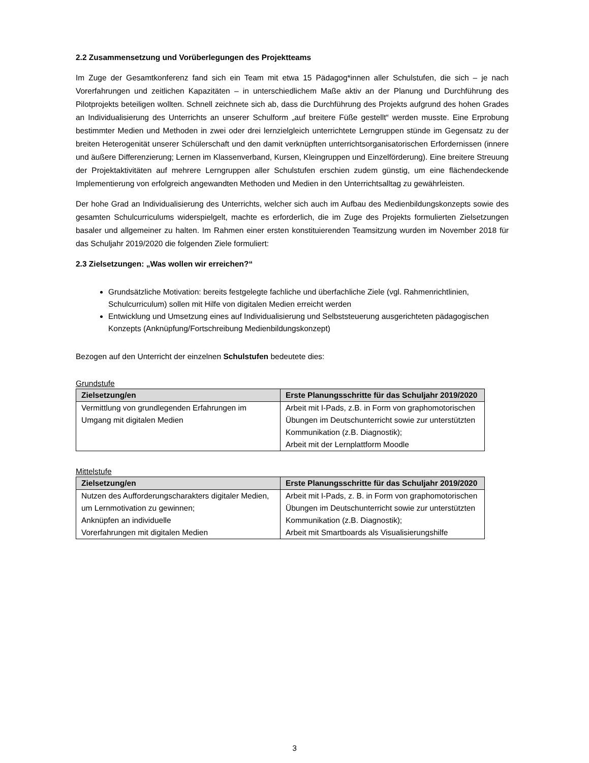2.2 Zusammensetzung und Vorüberlegungen des Projektteams
Im Zuge der Gesamtkonferenz fand sich ein Team mit etwa 15 Pädagog*innen aller Schulstufen, die sich – je nach Vorerfahrungen und zeitlichen Kapazitäten – in unterschiedlichem Maße aktiv an der Planung und Durchführung des Pilotprojekts beteiligen wollten. Schnell zeichnete sich ab, dass die Durchführung des Projekts aufgrund des hohen Grades an Individualisierung des Unterrichts an unserer Schulform „auf breitere Füße gestellt“ werden musste. Eine Erprobung bestimmter Medien und Methoden in zwei oder drei lernzielgleich unterrichtete Lerngruppen stünde im Gegensatz zu der breiten Heterogenität unserer Schülerschaft und den damit verknüpften unterrichtsorganisatorischen Erfordernissen (innere und äußere Differenzierung; Lernen im Klassenverband, Kursen, Kleingruppen und Einzelförderung). Eine breitere Streuung der Projektaktivitäten auf mehrere Lerngruppen aller Schulstufen erschien zudem günstig, um eine flächendeckende Implementierung von erfolgreich angewandten Methoden und Medien in den Unterrichtsalltag zu gewährleisten.
Der hohe Grad an Individualisierung des Unterrichts, welcher sich auch im Aufbau des Medienbildungskonzepts sowie des gesamten Schulcurriculums widerspielgelt, machte es erforderlich, die im Zuge des Projekts formulierten Zielsetzungen basaler und allgemeiner zu halten. Im Rahmen einer ersten konstituierenden Teamsitzung wurden im November 2018 für das Schuljahr 2019/2020 die folgenden Ziele formuliert:
2.3 Zielsetzungen: „Was wollen wir erreichen?“
Grundsätzliche Motivation: bereits festgelegte fachliche und überfachliche Ziele (vgl. Rahmenrichtlinien, Schulcurriculum) sollen mit Hilfe von digitalen Medien erreicht werden
Entwicklung und Umsetzung eines auf Individualisierung und Selbststeuerung ausgerichteten pädagogischen Konzepts (Anknüpfung/Fortschreibung Medienbildungskonzept)
Bezogen auf den Unterricht der einzelnen Schulstufen bedeutete dies:
Grundstufe
| Zielsetzung/en | Erste Planungsschritte für das Schuljahr 2019/2020 |
| --- | --- |
| Vermittlung von grundlegenden Erfahrungen im Umgang mit digitalen Medien | Arbeit mit I-Pads, z.B. in Form von graphomotorischen Übungen im Deutschunterricht sowie zur unterstützten Kommunikation (z.B. Diagnostik); Arbeit mit der Lernplattform Moodle |
Mittelstufe
| Zielsetzung/en | Erste Planungsschritte für das Schuljahr 2019/2020 |
| --- | --- |
| Nutzen des Aufforderungscharakters digitaler Medien, um Lernmotivation zu gewinnen; Anknüpfen an individuelle Vorerfahrungen mit digitalen Medien | Arbeit mit I-Pads, z. B. in Form von graphomotorischen Übungen im Deutschunterricht sowie zur unterstützten Kommunikation (z.B. Diagnostik); Arbeit mit Smartboards als Visualisierungshilfe |
3